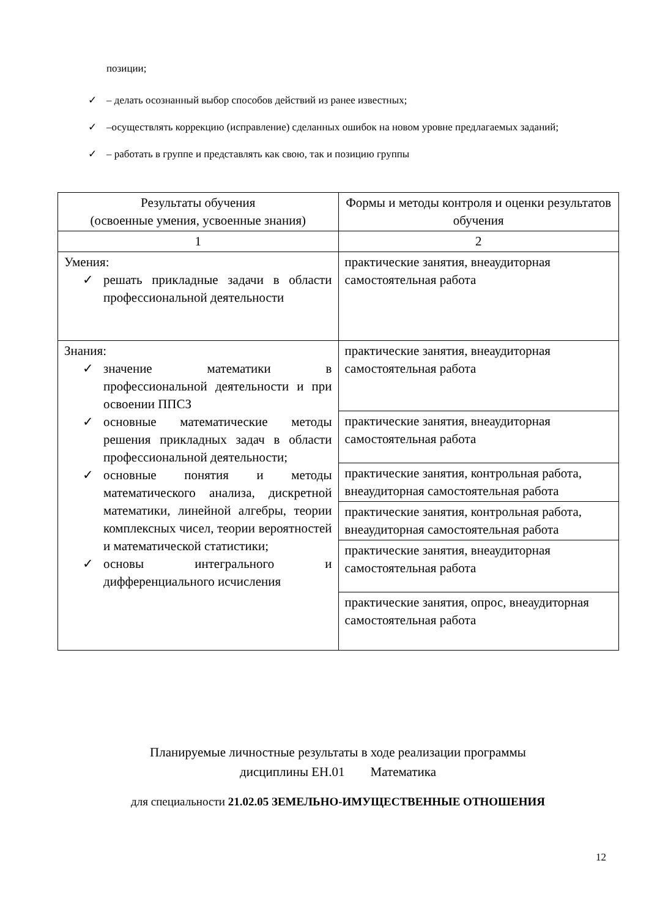позиции;
✓ – делать осознанный выбор способов действий из ранее известных;
✓ –осуществлять коррекцию (исправление) сделанных ошибок на новом уровне предлагаемых заданий;
✓ – работать в группе и представлять как свою, так и позицию группы
| Результаты обучения (освоенные умения, усвоенные знания) | Формы и методы контроля и оценки результатов обучения |
| 1 | 2 |
| Умения: ✓ решать прикладные задачи в области профессиональной деятельности | практические занятия, внеаудиторная самостоятельная работа |
| Знания: ✓ значение математики в профессиональной деятельности и при освоении ППСЗ ✓ основные математические методы решения прикладных задач в области профессиональной деятельности; ✓ основные понятия и методы математического анализа, дискретной математики, линейной алгебры, теории комплексных чисел, теории вероятностей и математической статистики; ✓ основы интегрального и дифференциального исчисления | практические занятия, внеаудиторная самостоятельная работа |
| | практические занятия, внеаудиторная самостоятельная работа |
| | практические занятия, контрольная работа, внеаудиторная самостоятельная работа |
| | практические занятия, контрольная работа, внеаудиторная самостоятельная работа |
| | практические занятия, внеаудиторная самостоятельная работа |
| | практические занятия, опрос, внеаудиторная самостоятельная работа |
Планируемые личностные результаты в ходе реализации программы
дисциплины ЕН.01 Математика
для специальности 21.02.05 ЗЕМЕЛЬНО-ИМУЩЕСТВЕННЫЕ ОТНОШЕНИЯ
12